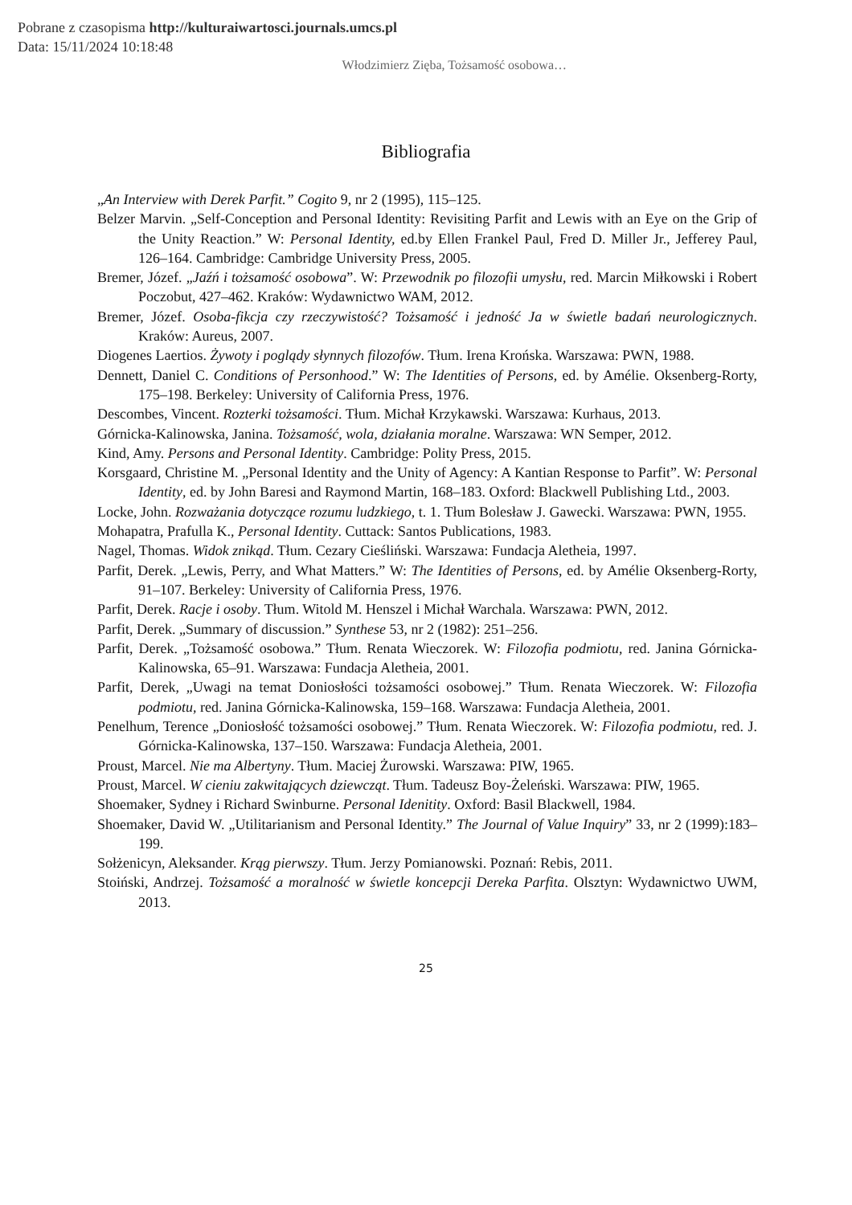Pobrane z czasopisma http://kulturaiwartosci.journals.umcs.pl
Data: 15/11/2024 10:18:48
Włodzimierz Zięba, Tożsamość osobowa…
Bibliografia
„An Interview with Derek Parfit.” Cogito 9, nr 2 (1995), 115–125.
Belzer Marvin. „Self-Conception and Personal Identity: Revisiting Parfit and Lewis with an Eye on the Grip of the Unity Reaction.” W: Personal Identity, ed.by Ellen Frankel Paul, Fred D. Miller Jr., Jefferey Paul, 126–164. Cambridge: Cambridge University Press, 2005.
Bremer, Józef. „Jaźń i tożsamość osobowa”. W: Przewodnik po filozofii umysłu, red. Marcin Miłkowski i Robert Poczobut, 427–462. Kraków: Wydawnictwo WAM, 2012.
Bremer, Józef. Osoba-fikcja czy rzeczywistość? Tożsamość i jedność Ja w świetle badań neurologicznych. Kraków: Aureus, 2007.
Diogenes Laertios. Żywoty i poglądy słynnych filozofów. Tłum. Irena Krońska. Warszawa: PWN, 1988.
Dennett, Daniel C. Conditions of Personhood.” W: The Identities of Persons, ed. by Amélie. Oksenberg-Rorty, 175–198. Berkeley: University of California Press, 1976.
Descombes, Vincent. Rozterki tożsamości. Tłum. Michał Krzykawski. Warszawa: Kurhaus, 2013.
Górnicka-Kalinowska, Janina. Tożsamość, wola, działania moralne. Warszawa: WN Semper, 2012.
Kind, Amy. Persons and Personal Identity. Cambridge: Polity Press, 2015.
Korsgaard, Christine M. „Personal Identity and the Unity of Agency: A Kantian Response to Parfit”. W: Personal Identity, ed. by John Baresi and Raymond Martin, 168–183. Oxford: Blackwell Publishing Ltd., 2003.
Locke, John. Rozważania dotyczące rozumu ludzkiego, t. 1. Tłum Bolesław J. Gawecki. Warszawa: PWN, 1955.
Mohapatra, Prafulla K., Personal Identity. Cuttack: Santos Publications, 1983.
Nagel, Thomas. Widok znikąd. Tłum. Cezary Cieśliński. Warszawa: Fundacja Aletheia, 1997.
Parfit, Derek. „Lewis, Perry, and What Matters.” W: The Identities of Persons, ed. by Amélie Oksenberg-Rorty, 91–107. Berkeley: University of California Press, 1976.
Parfit, Derek. Racje i osoby. Tłum. Witold M. Henszel i Michał Warchala. Warszawa: PWN, 2012.
Parfit, Derek. „Summary of discussion.” Synthese 53, nr 2 (1982): 251–256.
Parfit, Derek. „Tożsamość osobowa.” Tłum. Renata Wieczorek. W: Filozofia podmiotu, red. Janina Górnicka-Kalinowska, 65–91. Warszawa: Fundacja Aletheia, 2001.
Parfit, Derek, „Uwagi na temat Doniosłości tożsamości osobowej.” Tłum. Renata Wieczorek. W: Filozofia podmiotu, red. Janina Górnicka-Kalinowska, 159–168. Warszawa: Fundacja Aletheia, 2001.
Penelhum, Terence „Doniosłość tożsamości osobowej.” Tłum. Renata Wieczorek. W: Filozofia podmiotu, red. J. Górnicka-Kalinowska, 137–150. Warszawa: Fundacja Aletheia, 2001.
Proust, Marcel. Nie ma Albertyny. Tłum. Maciej Żurowski. Warszawa: PIW, 1965.
Proust, Marcel. W cieniu zakwitających dziewcząt. Tłum. Tadeusz Boy-Żeleński. Warszawa: PIW, 1965.
Shoemaker, Sydney i Richard Swinburne. Personal Idenitity. Oxford: Basil Blackwell, 1984.
Shoemaker, David W. „Utilitarianism and Personal Identity.” The Journal of Value Inquiry” 33, nr 2 (1999):183–199.
Sołżenicyn, Aleksander. Krąg pierwszy. Tłum. Jerzy Pomianowski. Poznań: Rebis, 2011.
Stoiński, Andrzej. Tożsamość a moralność w świetle koncepcji Dereka Parfita. Olsztyn: Wydawnictwo UWM, 2013.
25